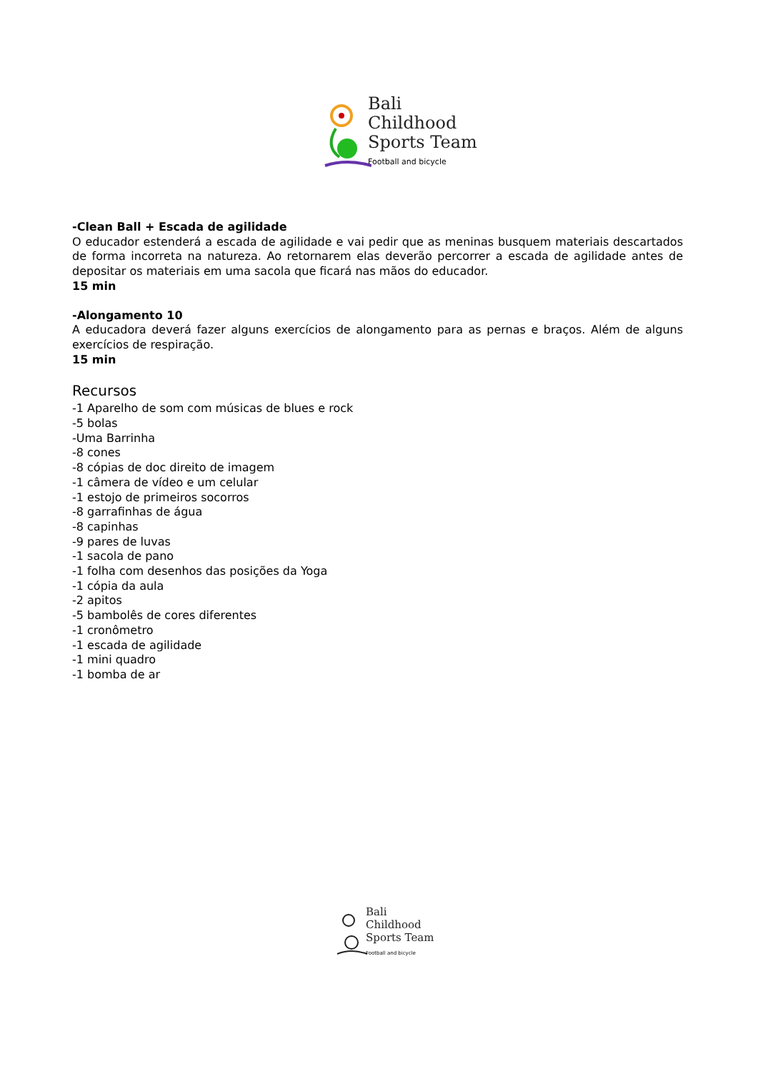Bali
Childhood
Sports Team
Football and bicycle
-Clean Ball + Escada de agilidade
O educador estenderá a escada de agilidade e vai pedir que as meninas busquem materiais descartados de forma incorreta na natureza. Ao retornarem elas deverão percorrer a escada de agilidade antes de depositar os materiais em uma sacola que ficará nas mãos do educador.
15 min
-Alongamento 10
A educadora deverá fazer alguns exercícios de alongamento para as pernas e braços. Além de alguns exercícios de respiração.
15 min
Recursos
-1 Aparelho de som com músicas de blues e rock
-5 bolas
-Uma Barrinha
-8 cones
-8 cópias de doc direito de imagem
-1 câmera de vídeo e um celular
-1 estojo de primeiros socorros
-8 garrafinhas de água
-8 capinhas
-9 pares de luvas
-1 sacola de pano
-1 folha com desenhos das posições da Yoga
-1 cópia da aula
-2 apitos
-5 bambolês de cores diferentes
-1 cronômetro
-1 escada de agilidade
-1 mini quadro
-1 bomba de ar
Bali
Childhood
Sports Team
Football and bicycle